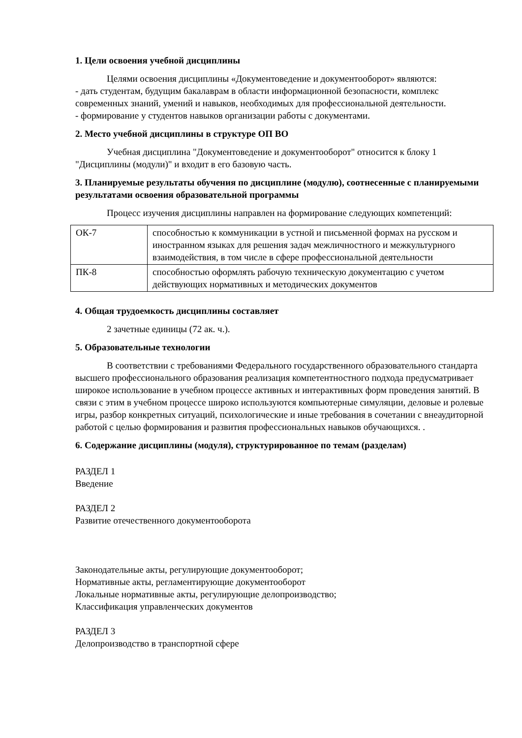1. Цели освоения учебной дисциплины
Целями освоения дисциплины «Документоведение и документооборот» являются:
- дать студентам, будущим бакалаврам в области информационной безопасности, комплекс современных знаний, умений и навыков, необходимых для профессиональной деятельности.
- формирование у студентов навыков организации работы с документами.
2. Место учебной дисциплины в структуре ОП ВО
Учебная дисциплина "Документоведение и документооборот" относится к блоку 1 "Дисциплины (модули)" и входит в его базовую часть.
3. Планируемые результаты обучения по дисциплине (модулю), соотнесенные с планируемыми результатами освоения образовательной программы
Процесс изучения дисциплины направлен на формирование следующих компетенций:
| ОК-7 | способностью к коммуникации в устной и письменной формах на русском и иностранном языках для решения задач межличностного и межкультурного взаимодействия, в том числе в сфере профессиональной деятельности |
| ПК-8 | способностью оформлять рабочую техническую документацию с учетом действующих нормативных и методических документов |
4. Общая трудоемкость дисциплины составляет
2 зачетные единицы (72 ак. ч.).
5. Образовательные технологии
В соответствии с требованиями Федерального государственного образовательного стандарта высшего профессионального образования реализация компетентностного подхода предусматривает широкое использование в учебном процессе активных и интерактивных форм проведения занятий. В связи с этим в учебном процессе широко используются компьютерные симуляции, деловые и ролевые игры, разбор конкретных ситуаций, психологические и иные требования в сочетании с внеаудиторной работой с целью формирования и развития профессиональных навыков обучающихся. .
6. Содержание дисциплины (модуля), структурированное по темам (разделам)
РАЗДЕЛ 1
Введение
РАЗДЕЛ 2
Развитие отечественного документооборота
Законодательные акты, регулирующие документооборот;
Нормативные акты, регламентирующие документооборот
Локальные нормативные акты, регулирующие делопроизводство;
Классификация управленческих документов
РАЗДЕЛ 3
Делопроизводство в транспортной сфере